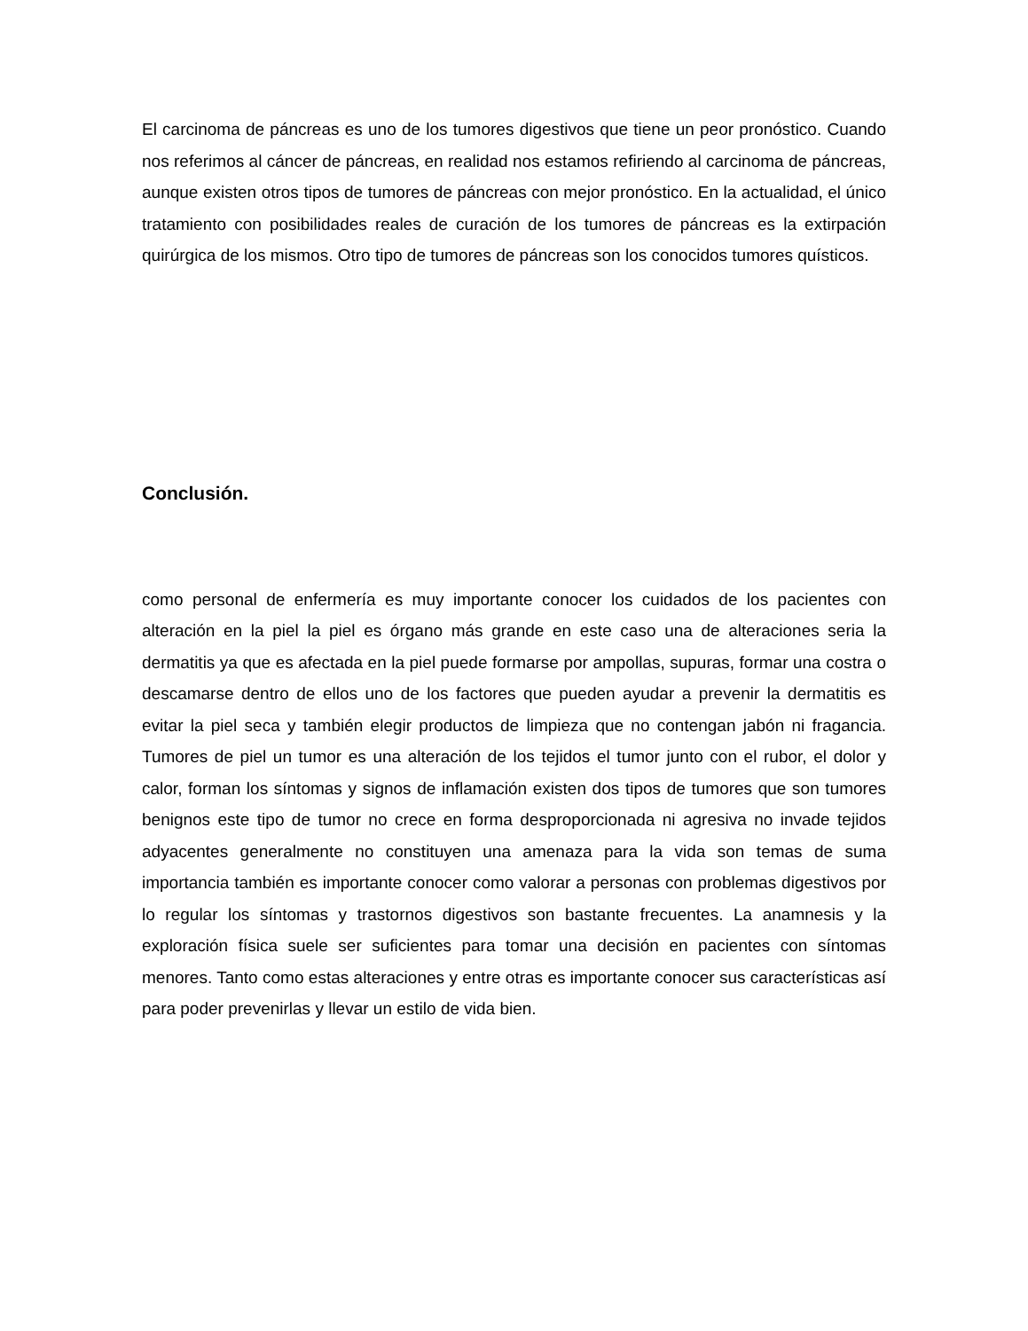El carcinoma de páncreas es uno de los tumores digestivos que tiene un peor pronóstico. Cuando nos referimos al cáncer de páncreas, en realidad nos estamos refiriendo al carcinoma de páncreas, aunque existen otros tipos de tumores de páncreas con mejor pronóstico. En la actualidad, el único tratamiento con posibilidades reales de curación de los tumores de páncreas es la extirpación quirúrgica de los mismos. Otro tipo de tumores de páncreas son los conocidos tumores quísticos.
Conclusión.
como personal de enfermería es muy importante conocer los cuidados de los pacientes con alteración en la piel la piel es órgano más grande en este caso una de alteraciones seria la dermatitis ya que es afectada en la piel puede formarse por ampollas, supuras, formar una costra o descamarse dentro de ellos uno de los factores que pueden ayudar a prevenir la dermatitis es evitar la piel seca y también elegir productos de limpieza que no contengan jabón ni fragancia. Tumores de piel un tumor es una alteración de los tejidos el tumor junto con el rubor, el dolor y calor, forman los síntomas y signos de inflamación existen dos tipos de tumores que son tumores benignos este tipo de tumor no crece en forma desproporcionada ni agresiva no invade tejidos adyacentes generalmente no constituyen una amenaza para la vida son temas de suma importancia también es importante conocer como valorar a personas con problemas digestivos por lo regular los síntomas y trastornos digestivos son bastante frecuentes. La anamnesis y la exploración física suele ser suficientes para tomar una decisión en pacientes con síntomas menores. Tanto como estas alteraciones y entre otras es importante conocer sus características así para poder prevenirlas y llevar un estilo de vida bien.